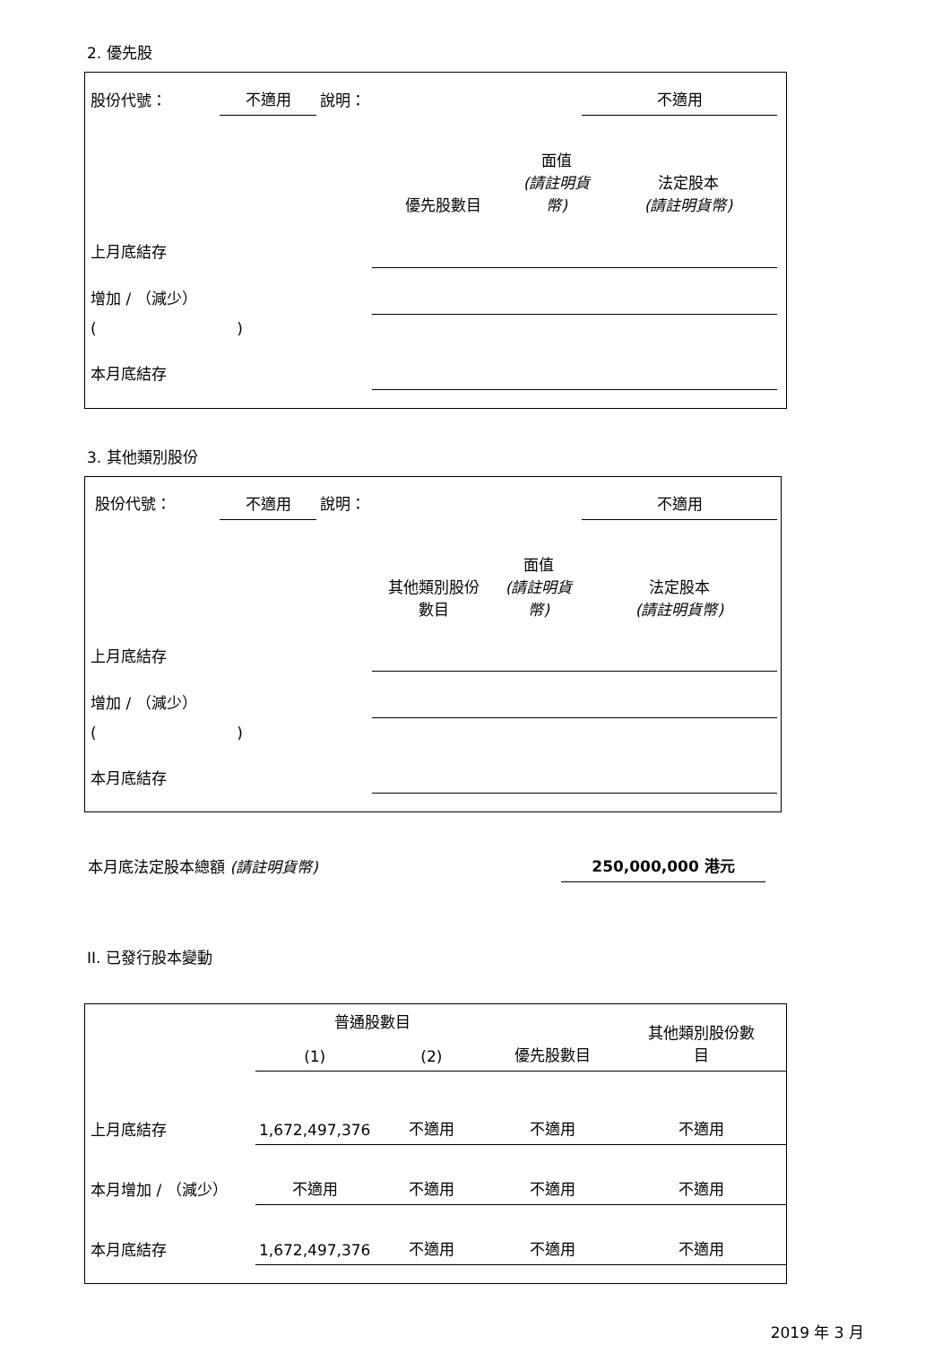2. 優先股
| 股份代號： | 不適用 | 說明： | | 不適用 |
| | 優先股數目 | 面值 (請註明貨幣) | 法定股本 (請註明貨幣) |
| 上月底結存 | | | |
| 增加 / （減少） | | | |
| ( ) | | | |
| 本月底結存 | | | |
3. 其他類別股份
| 股份代號： | 不適用 | 說明： | | 不適用 |
| | 其他類別股份 數目 | 面值 (請註明貨幣) | 法定股本 (請註明貨幣) |
| 上月底結存 | | | |
| 增加 / （減少） | | | |
| ( ) | | | |
| 本月底結存 | | | |
| 本月底法定股本總額 (請註明貨幣) | 250,000,000 港元 |
II. 已發行股本變動
| | 普通股數目 | | | 其他類別股份數 目 |
| | (1) | (2) | 優先股數目 | |
| 上月底結存 | 1,672,497,376 | 不適用 | 不適用 | 不適用 |
| 本月增加 / （減少） | 不適用 | 不適用 | 不適用 | 不適用 |
| 本月底結存 | 1,672,497,376 | 不適用 | 不適用 | 不適用 |
2019 年 3 月